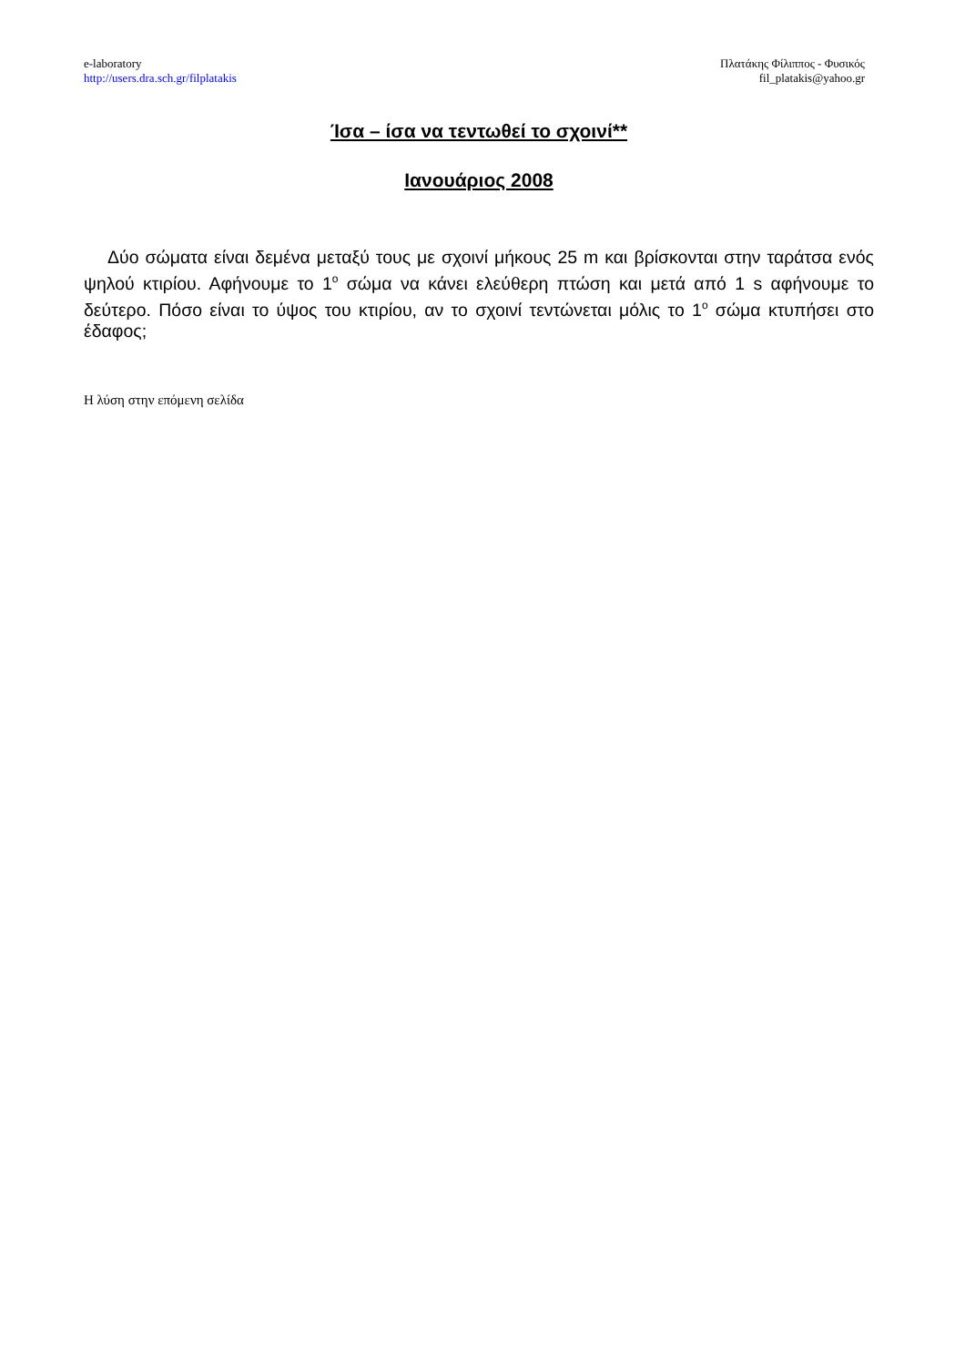e-laboratory
http://users.dra.sch.gr/filplatakis
Πλατάκης Φίλιππος - Φυσικός
fil_platakis@yahoo.gr
Ίσα – ίσα να τεντωθεί το σχοινί**
Ιανουάριος 2008
Δύο σώματα είναι δεμένα μεταξύ τους με σχοινί μήκους 25 m και βρίσκονται στην ταράτσα ενός ψηλού κτιρίου. Αφήνουμε το 1<sup>ο</sup> σώμα να κάνει ελεύθερη πτώση και μετά από 1 s αφήνουμε το δεύτερο. Πόσο είναι το ύψος του κτιρίου, αν το σχοινί τεντώνεται μόλις το 1<sup>ο</sup> σώμα κτυπήσει στο έδαφος;
Η λύση στην επόμενη σελίδα